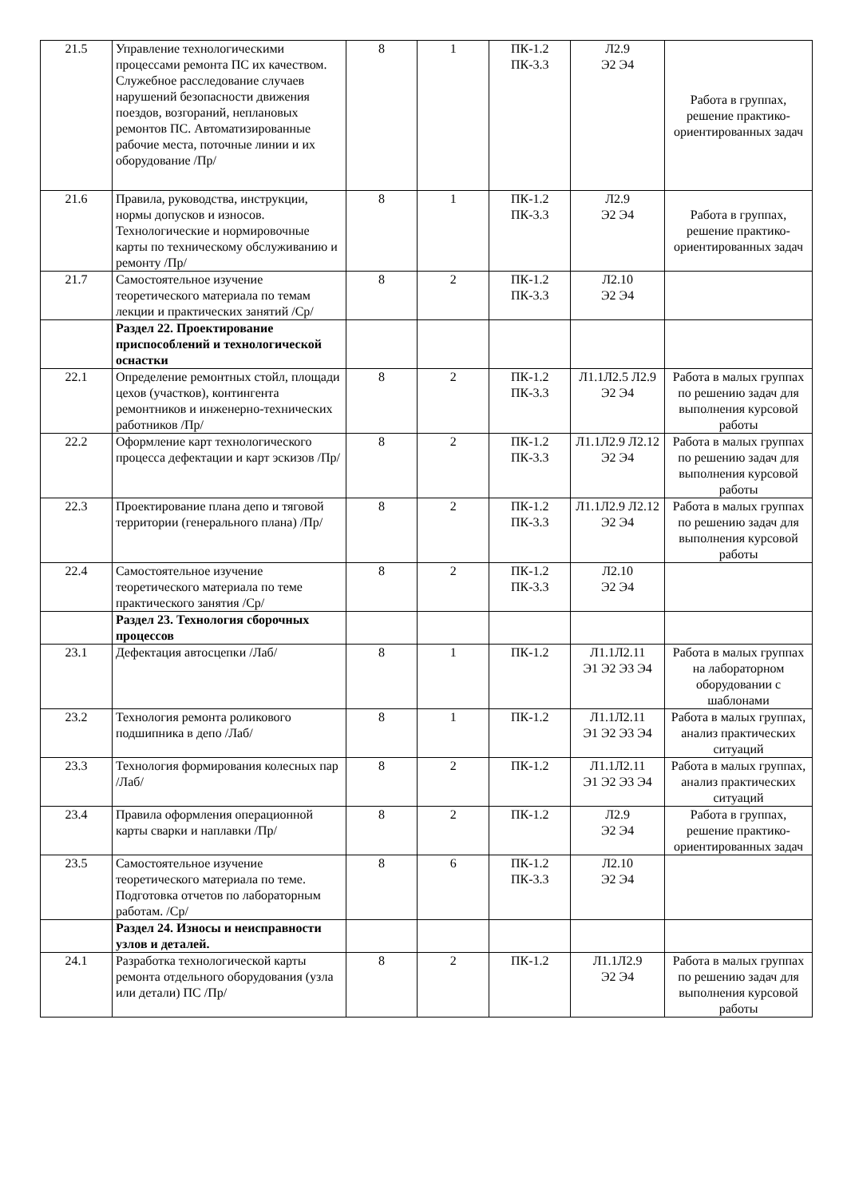| 21.5 | Управление технологическими процессами ремонта ПС их качеством. Служебное расследование случаев нарушений безопасности движения поездов, возгораний, неплановых ремонтов ПС. Автоматизированные рабочие места, поточные линии и их оборудование /Пр/ | 8 | 1 | ПК-1.2 ПК-3.3 | Л2.9 Э2 Э4 | Работа в группах, решение практико-ориентированных задач |
| 21.6 | Правила, руководства, инструкции, нормы допусков и износов. Технологические и нормировочные карты по техническому обслуживанию и ремонту /Пр/ | 8 | 1 | ПК-1.2 ПК-3.3 | Л2.9 Э2 Э4 | Работа в группах, решение практико-ориентированных задач |
| 21.7 | Самостоятельное изучение теоретического материала по темам лекции и практических занятий /Ср/ | 8 | 2 | ПК-1.2 ПК-3.3 | Л2.10 Э2 Э4 | |
| | Раздел 22. Проектирование приспособлений и технологической оснастки | | | | | |
| 22.1 | Определение ремонтных стойл, площади цехов (участков), контингента ремонтников и инженерно-технических работников /Пр/ | 8 | 2 | ПК-1.2 ПК-3.3 | Л1.1Л2.5 Л2.9 Э2 Э4 | Работа в малых группах по решению задач для выполнения курсовой работы |
| 22.2 | Оформление карт технологического процесса дефектации и карт эскизов /Пр/ | 8 | 2 | ПК-1.2 ПК-3.3 | Л1.1Л2.9 Л2.12 Э2 Э4 | Работа в малых группах по решению задач для выполнения курсовой работы |
| 22.3 | Проектирование плана депо и тяговой территории (генерального плана) /Пр/ | 8 | 2 | ПК-1.2 ПК-3.3 | Л1.1Л2.9 Л2.12 Э2 Э4 | Работа в малых группах по решению задач для выполнения курсовой работы |
| 22.4 | Самостоятельное изучение теоретического материала по теме практического занятия /Ср/ | 8 | 2 | ПК-1.2 ПК-3.3 | Л2.10 Э2 Э4 | |
| | Раздел 23. Технология сборочных процессов | | | | | |
| 23.1 | Дефектация автосцепки /Лаб/ | 8 | 1 | ПК-1.2 | Л1.1Л2.11 Э1 Э2 Э3 Э4 | Работа в малых группах на лабораторном оборудовании с шаблонами |
| 23.2 | Технология ремонта роликового подшипника в депо /Лаб/ | 8 | 1 | ПК-1.2 | Л1.1Л2.11 Э1 Э2 Э3 Э4 | Работа в малых группах, анализ практических ситуаций |
| 23.3 | Технология формирования колесных пар /Лаб/ | 8 | 2 | ПК-1.2 | Л1.1Л2.11 Э1 Э2 Э3 Э4 | Работа в малых группах, анализ практических ситуаций |
| 23.4 | Правила оформления операционной карты сварки и наплавки /Пр/ | 8 | 2 | ПК-1.2 | Л2.9 Э2 Э4 | Работа в группах, решение практико-ориентированных задач |
| 23.5 | Самостоятельное изучение теоретического материала по теме. Подготовка отчетов по лабораторным работам. /Ср/ | 8 | 6 | ПК-1.2 ПК-3.3 | Л2.10 Э2 Э4 | |
| | Раздел 24. Износы и неисправности узлов и деталей. | | | | | |
| 24.1 | Разработка технологической карты ремонта отдельного оборудования (узла или детали) ПС /Пр/ | 8 | 2 | ПК-1.2 | Л1.1Л2.9 Э2 Э4 | Работа в малых группах по решению задач для выполнения курсовой работы |